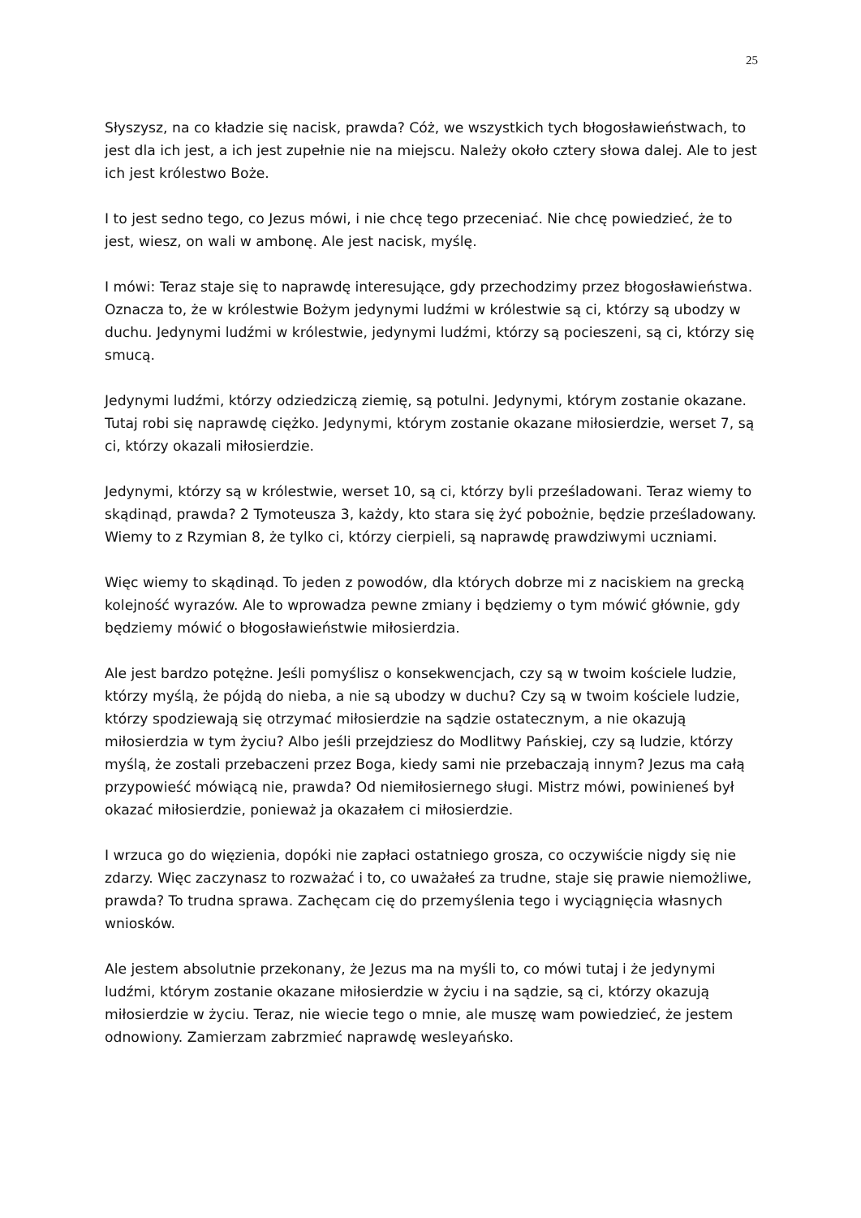25
Słyszysz, na co kładzie się nacisk, prawda? Cóż, we wszystkich tych błogosławieństwach, to jest dla ich jest, a ich jest zupełnie nie na miejscu. Należy około cztery słowa dalej. Ale to jest ich jest królestwo Boże.
I to jest sedno tego, co Jezus mówi, i nie chcę tego przeceniać. Nie chcę powiedzieć, że to jest, wiesz, on wali w ambonę. Ale jest nacisk, myślę.
I mówi: Teraz staje się to naprawdę interesujące, gdy przechodzimy przez błogosławieństwa. Oznacza to, że w królestwie Bożym jedynymi ludźmi w królestwie są ci, którzy są ubodzy w duchu. Jedynymi ludźmi w królestwie, jedynymi ludźmi, którzy są pocieszeni, są ci, którzy się smucą.
Jedynymi ludźmi, którzy odziedziczą ziemię, są potulni. Jedynymi, którym zostanie okazane. Tutaj robi się naprawdę ciężko. Jedynymi, którym zostanie okazane miłosierdzie, werset 7, są ci, którzy okazali miłosierdzie.
Jedynymi, którzy są w królestwie, werset 10, są ci, którzy byli prześladowani. Teraz wiemy to skądinąd, prawda? 2 Tymoteusza 3, każdy, kto stara się żyć pobożnie, będzie prześladowany. Wiemy to z Rzymian 8, że tylko ci, którzy cierpieli, są naprawdę prawdziwymi uczniami.
Więc wiemy to skądinąd. To jeden z powodów, dla których dobrze mi z naciskiem na grecką kolejność wyrazów. Ale to wprowadza pewne zmiany i będziemy o tym mówić głównie, gdy będziemy mówić o błogosławieństwie miłosierdzia.
Ale jest bardzo potężne. Jeśli pomyślisz o konsekwencjach, czy są w twoim kościele ludzie, którzy myślą, że pójdą do nieba, a nie są ubodzy w duchu? Czy są w twoim kościele ludzie, którzy spodziewają się otrzymać miłosierdzie na sądzie ostatecznym, a nie okazują miłosierdzia w tym życiu? Albo jeśli przejdziesz do Modlitwy Pańskiej, czy są ludzie, którzy myślą, że zostali przebaczeni przez Boga, kiedy sami nie przebaczają innym? Jezus ma całą przypowieść mówiącą nie, prawda? Od niemiłosiernego sługi. Mistrz mówi, powinieneś był okazać miłosierdzie, ponieważ ja okazałem ci miłosierdzie.
I wrzuca go do więzienia, dopóki nie zapłaci ostatniego grosza, co oczywiście nigdy się nie zdarzy. Więc zaczynasz to rozważać i to, co uważałeś za trudne, staje się prawie niemożliwe, prawda? To trudna sprawa. Zachęcam cię do przemyślenia tego i wyciągnięcia własnych wniosków.
Ale jestem absolutnie przekonany, że Jezus ma na myśli to, co mówi tutaj i że jedynymi ludźmi, którym zostanie okazane miłosierdzie w życiu i na sądzie, są ci, którzy okazują miłosierdzie w życiu. Teraz, nie wiecie tego o mnie, ale muszę wam powiedzieć, że jestem odnowiony. Zamierzam zabrzmieć naprawdę wesleyańsko.